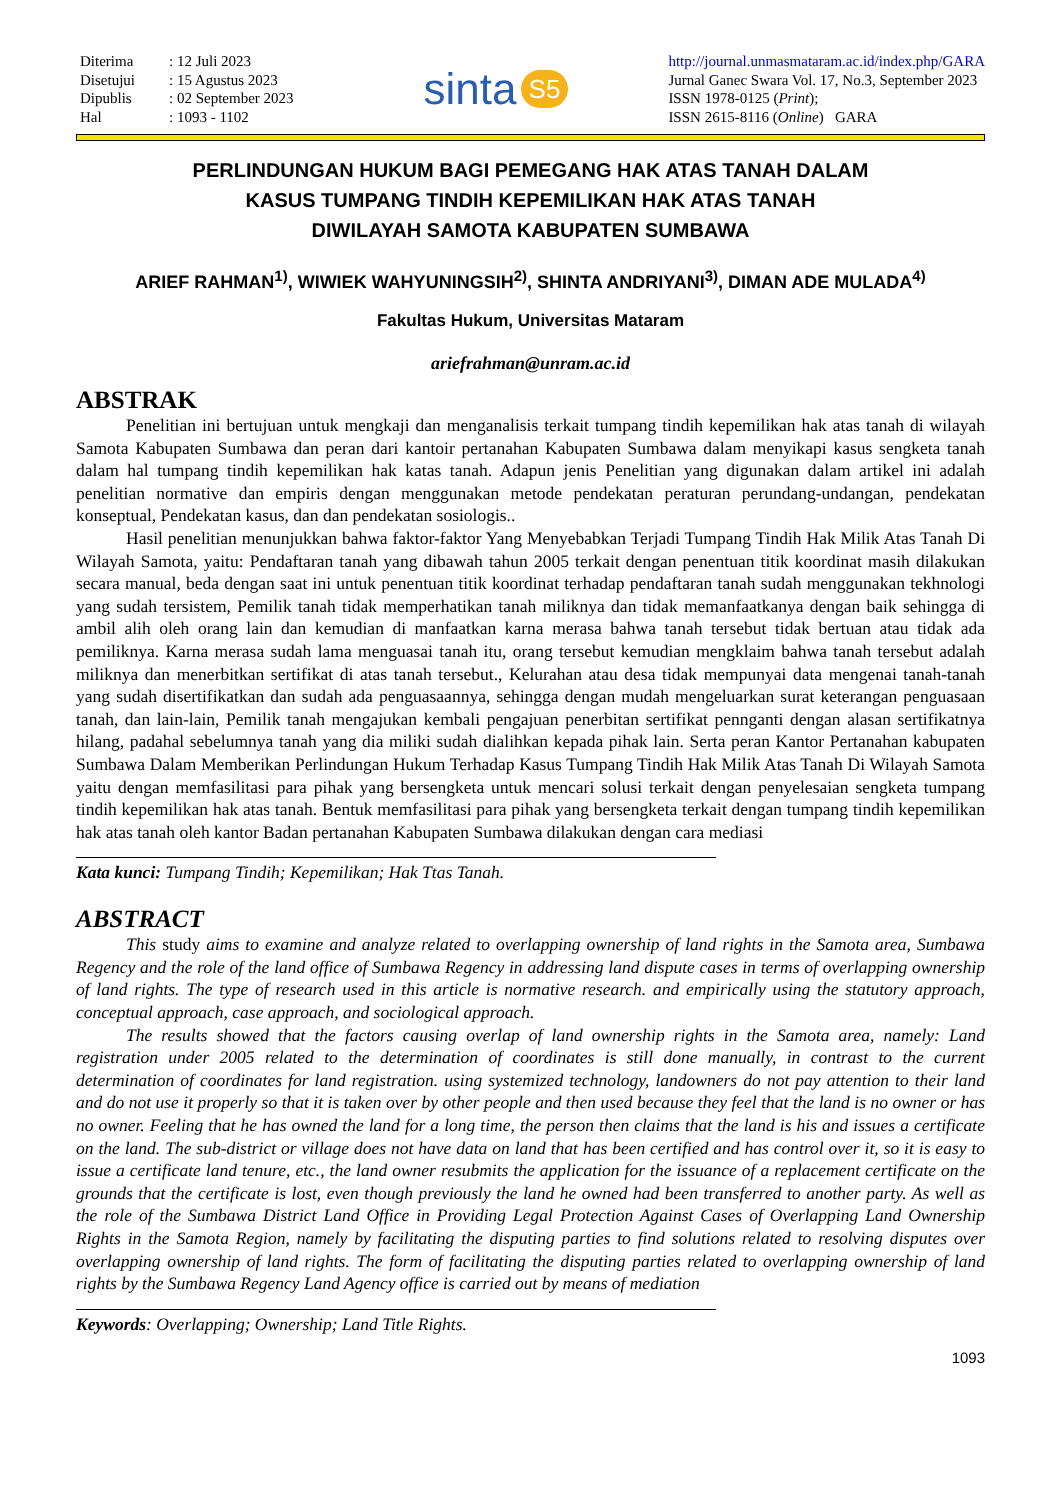| Diterima | : 12 Juli 2023 |
| Disetujui | : 15 Agustus 2023 |
| Dipublis | : 02 September 2023 |
| Hal | : 1093 - 1102 |
sinta S5
http://journal.unmasmataram.ac.id/index.php/GARA
Jurnal Ganec Swara Vol. 17, No.3, September 2023
ISSN 1978-0125 (Print);
ISSN 2615-8116 (Online) GARA
PERLINDUNGAN HUKUM BAGI PEMEGANG HAK ATAS TANAH DALAM
KASUS TUMPANG TINDIH KEPEMILIKAN HAK ATAS TANAH
DIWILAYAH SAMOTA KABUPATEN SUMBAWA
ARIEF RAHMAN<sup>1)</sup>, WIWIEK WAHYUNINGSIH<sup>2)</sup>, SHINTA ANDRIYANI<sup>3)</sup>, DIMAN ADE MULADA<sup>4)</sup>
Fakultas Hukum, Universitas Mataram
ariefrahman@unram.ac.id
ABSTRAK
Penelitian ini bertujuan untuk mengkaji dan menganalisis terkait tumpang tindih kepemilikan hak atas tanah di wilayah Samota Kabupaten Sumbawa dan peran dari kantoir pertanahan Kabupaten Sumbawa dalam menyikapi kasus sengketa tanah dalam hal tumpang tindih kepemilikan hak katas tanah. Adapun jenis Penelitian yang digunakan dalam artikel ini adalah penelitian normative dan empiris dengan menggunakan metode pendekatan peraturan perundang-undangan, pendekatan konseptual, Pendekatan kasus, dan dan pendekatan sosiologis..
Hasil penelitian menunjukkan bahwa faktor-faktor Yang Menyebabkan Terjadi Tumpang Tindih Hak Milik Atas Tanah Di Wilayah Samota, yaitu: Pendaftaran tanah yang dibawah tahun 2005 terkait dengan penentuan titik koordinat masih dilakukan secara manual, beda dengan saat ini untuk penentuan titik koordinat terhadap pendaftaran tanah sudah menggunakan tekhnologi yang sudah tersistem, Pemilik tanah tidak memperhatikan tanah miliknya dan tidak memanfaatkanya dengan baik sehingga di ambil alih oleh orang lain dan kemudian di manfaatkan karna merasa bahwa tanah tersebut tidak bertuan atau tidak ada pemiliknya. Karna merasa sudah lama menguasai tanah itu, orang tersebut kemudian mengklaim bahwa tanah tersebut adalah miliknya dan menerbitkan sertifikat di atas tanah tersebut., Kelurahan atau desa tidak mempunyai data mengenai tanah-tanah yang sudah disertifikatkan dan sudah ada penguasaannya, sehingga dengan mudah mengeluarkan surat keterangan penguasaan tanah, dan lain-lain, Pemilik tanah mengajukan kembali pengajuan penerbitan sertifikat pennganti dengan alasan sertifikatnya hilang, padahal sebelumnya tanah yang dia miliki sudah dialihkan kepada pihak lain. Serta peran Kantor Pertanahan kabupaten Sumbawa Dalam Memberikan Perlindungan Hukum Terhadap Kasus Tumpang Tindih Hak Milik Atas Tanah Di Wilayah Samota yaitu dengan memfasilitasi para pihak yang bersengketa untuk mencari solusi terkait dengan penyelesaian sengketa tumpang tindih kepemilikan hak atas tanah. Bentuk memfasilitasi para pihak yang bersengketa terkait dengan tumpang tindih kepemilikan hak atas tanah oleh kantor Badan pertanahan Kabupaten Sumbawa dilakukan dengan cara mediasi
Kata kunci: Tumpang Tindih; Kepemilikan; Hak Ttas Tanah.
ABSTRACT
This study aims to examine and analyze related to overlapping ownership of land rights in the Samota area, Sumbawa Regency and the role of the land office of Sumbawa Regency in addressing land dispute cases in terms of overlapping ownership of land rights. The type of research used in this article is normative research. and empirically using the statutory approach, conceptual approach, case approach, and sociological approach.
The results showed that the factors causing overlap of land ownership rights in the Samota area, namely: Land registration under 2005 related to the determination of coordinates is still done manually, in contrast to the current determination of coordinates for land registration. using systemized technology, landowners do not pay attention to their land and do not use it properly so that it is taken over by other people and then used because they feel that the land is no owner or has no owner. Feeling that he has owned the land for a long time, the person then claims that the land is his and issues a certificate on the land. The sub-district or village does not have data on land that has been certified and has control over it, so it is easy to issue a certificate land tenure, etc., the land owner resubmits the application for the issuance of a replacement certificate on the grounds that the certificate is lost, even though previously the land he owned had been transferred to another party. As well as the role of the Sumbawa District Land Office in Providing Legal Protection Against Cases of Overlapping Land Ownership Rights in the Samota Region, namely by facilitating the disputing parties to find solutions related to resolving disputes over overlapping ownership of land rights. The form of facilitating the disputing parties related to overlapping ownership of land rights by the Sumbawa Regency Land Agency office is carried out by means of mediation
Keywords: Overlapping; Ownership; Land Title Rights.
1093